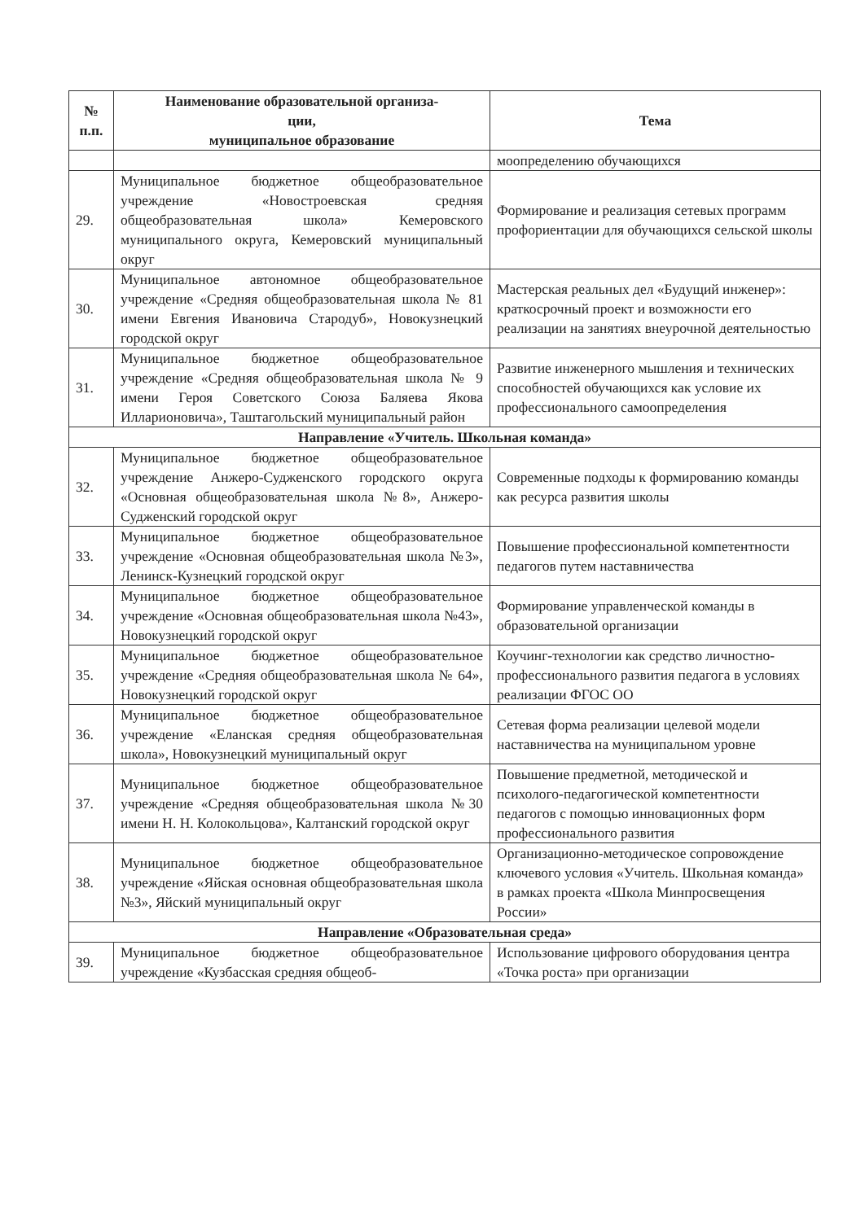| № п.п. | Наименование образовательной организа- ции, муниципальное образование | Тема |
| --- | --- | --- |
| | | моопределению обучающихся |
| 29. | Муниципальное бюджетное общеобразовательное учреждение «Новостроевская средняя общеобразовательная школа» Кемеровского муниципального округа, Кемеровский муниципальный округ | Формирование и реализация сетевых программ профориентации для обучающихся сельской школы |
| 30. | Муниципальное автономное общеобразовательное учреждение «Средняя общеобразовательная школа № 81 имени Евгения Ивановича Стародуб», Новокузнецкий городской округ | Мастерская реальных дел «Будущий инженер»: краткосрочный проект и возможности его реализации на занятиях внеурочной деятельностью |
| 31. | Муниципальное бюджетное общеобразовательное учреждение «Средняя общеобразовательная школа № 9 имени Героя Советского Союза Баляева Якова Илларионовича», Таштагольский муниципальный район | Развитие инженерного мышления и технических способностей обучающихся как условие их профессионального самоопределения |
| Направление «Учитель. Школьная команда» | | |
| 32. | Муниципальное бюджетное общеобразовательное учреждение Анжеро-Судженского городского округа «Основная общеобразовательная школа №8», Анжеро-Судженский городской округ | Современные подходы к формированию команды как ресурса развития школы |
| 33. | Муниципальное бюджетное общеобразовательное учреждение «Основная общеобразовательная школа №3», Ленинск-Кузнецкий городской округ | Повышение профессиональной компетентности педагогов путем наставничества |
| 34. | Муниципальное бюджетное общеобразовательное учреждение «Основная общеобразовательная школа №43», Новокузнецкий городской округ | Формирование управленческой команды в образовательной организации |
| 35. | Муниципальное бюджетное общеобразовательное учреждение «Средняя общеобразовательная школа № 64», Новокузнецкий городской округ | Коучинг-технологии как средство личностно-профессионального развития педагога в условиях реализации ФГОС ОО |
| 36. | Муниципальное бюджетное общеобразовательное учреждение «Еланская средняя общеобразовательная школа», Новокузнецкий муниципальный округ | Сетевая форма реализации целевой модели наставничества на муниципальном уровне |
| 37. | Муниципальное бюджетное общеобразовательное учреждение «Средняя общеобразовательная школа №30 имени Н. Н. Колокольцова», Калтанский городской округ | Повышение предметной, методической и психолого-педагогической компетентности педагогов с помощью инновационных форм профессионального развития |
| 38. | Муниципальное бюджетное общеобразовательное учреждение «Яйская основная общеобразовательная школа №3», Яйский муниципальный округ | Организационно-методическое сопровождение ключевого условия «Учитель. Школьная команда» в рамках проекта «Школа Минпросвещения России» |
| Направление «Образовательная среда» | | |
| 39. | Муниципальное бюджетное общеобразовательное учреждение «Кузбасская средняя общеоб- | Использование цифрового оборудования центра «Точка роста» при организации |